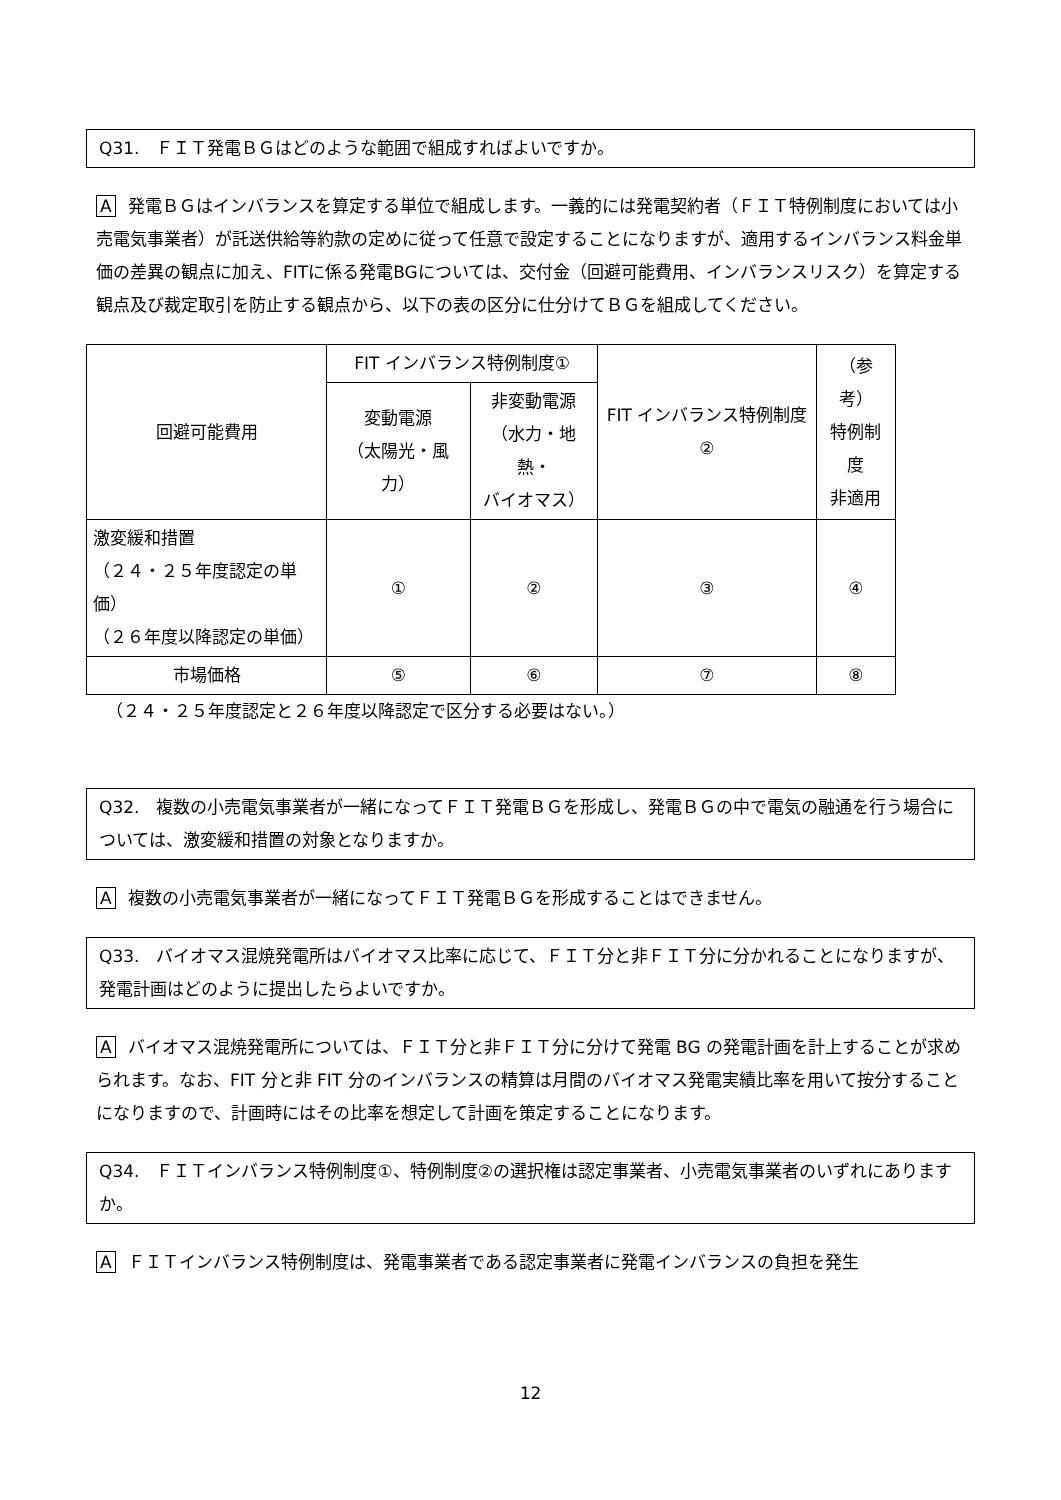Q31.　ＦＩＴ発電ＢＧはどのような範囲で組成すればよいですか。
A発電ＢＧはインバランスを算定する単位で組成します。一義的には発電契約者（ＦＩＴ特例制度においては小売電気事業者）が託送供給等約款の定めに従って任意で設定することになりますが、適用するインバランス料金単価の差異の観点に加え、FITに係る発電BGについては、交付金（回避可能費用、インバランスリスク）を算定する観点及び裁定取引を防止する観点から、以下の表の区分に仕分けてＢＧを組成してください。
| 回避可能費用 | FIT インバランス特例制度① | | FIT インバランス特例制度② | （参考） 特例制度 非適用 |
| | 変動電源 （太陽光・風力） | 非変動電源 （水力・地熱・ バイオマス） | | |
| 激変緩和措置 （２４・２５年度認定の単価） （２６年度以降認定の単価） | ① | ② | ③ | ④ |
| 市場価格 | ⑤ | ⑥ | ⑦ | ⑧ |
（２４・２５年度認定と２６年度以降認定で区分する必要はない。）
Q32.　複数の小売電気事業者が一緒になってＦＩＴ発電ＢＧを形成し、発電ＢＧの中で電気の融通を行う場合については、激変緩和措置の対象となりますか。
A複数の小売電気事業者が一緒になってＦＩＴ発電ＢＧを形成することはできません。
Q33.　バイオマス混焼発電所はバイオマス比率に応じて、ＦＩＴ分と非ＦＩＴ分に分かれることになりますが、発電計画はどのように提出したらよいですか。
Aバイオマス混焼発電所については、ＦＩＴ分と非ＦＩＴ分に分けて発電 BG の発電計画を計上することが求められます。なお、FIT 分と非 FIT 分のインバランスの精算は月間のバイオマス発電実績比率を用いて按分することになりますので、計画時にはその比率を想定して計画を策定することになります。
Q34.　ＦＩＴインバランス特例制度①、特例制度②の選択権は認定事業者、小売電気事業者のいずれにありますか。
A ＦＩＴインバランス特例制度は、発電事業者である認定事業者に発電インバランスの負担を発生
12